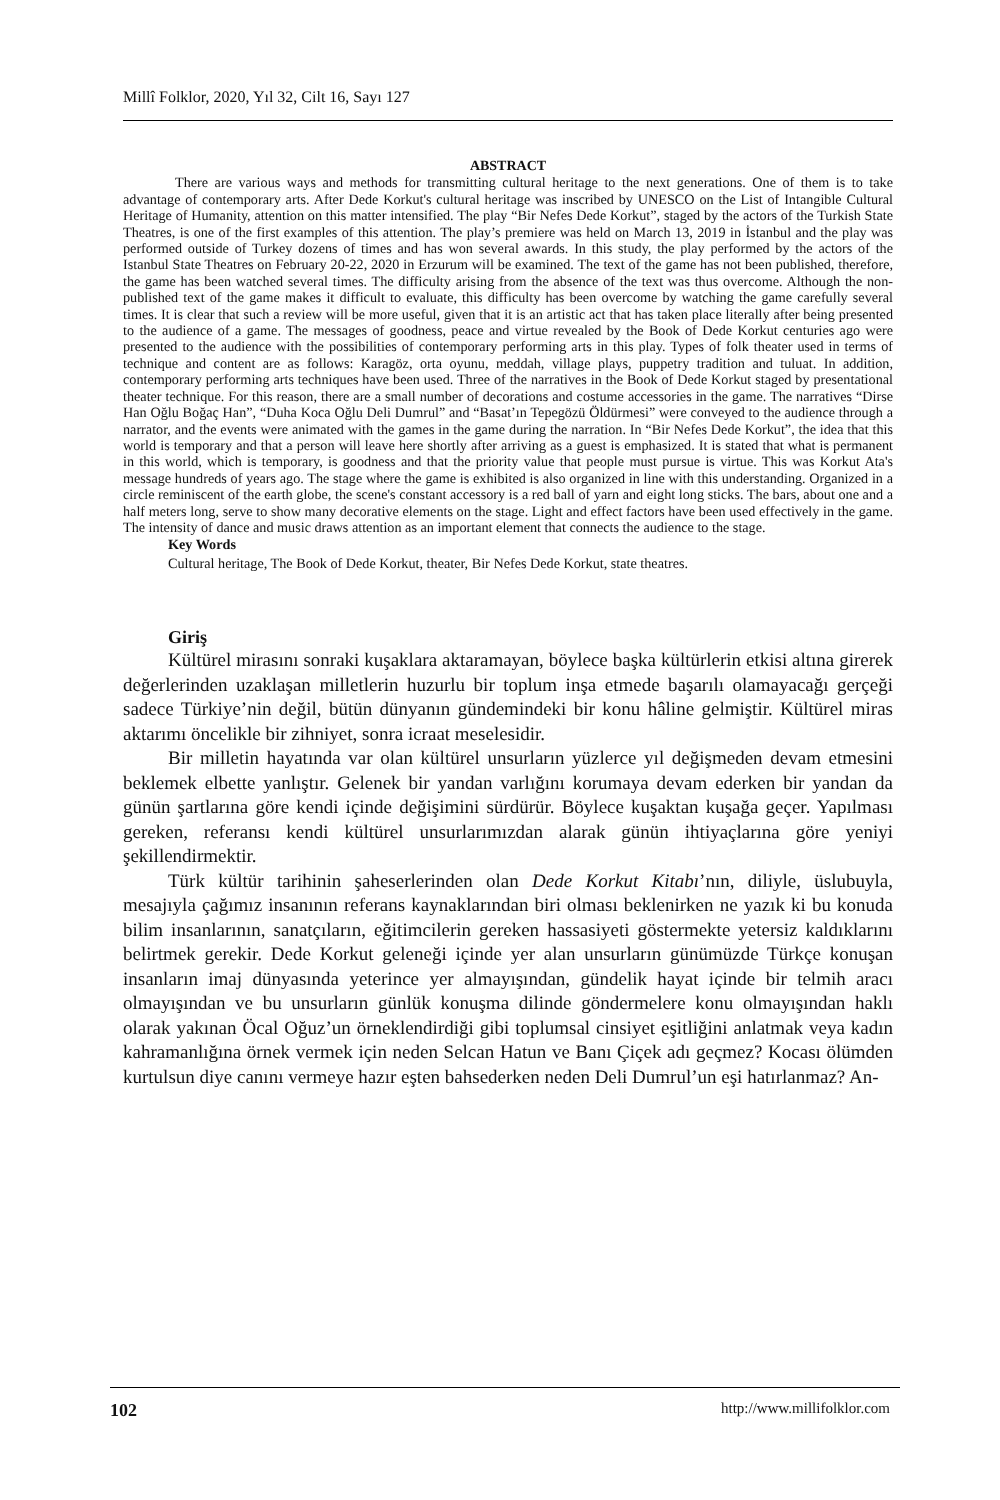Millî Folklor, 2020, Yıl 32, Cilt 16, Sayı 127
ABSTRACT
There are various ways and methods for transmitting cultural heritage to the next generations. One of them is to take advantage of contemporary arts. After Dede Korkut's cultural heritage was inscribed by UNESCO on the List of Intangible Cultural Heritage of Humanity, attention on this matter intensified. The play “Bir Nefes Dede Korkut”, staged by the actors of the Turkish State Theatres, is one of the first examples of this attention. The play’s premiere was held on March 13, 2019 in İstanbul and the play was performed outside of Turkey dozens of times and has won several awards. In this study, the play performed by the actors of the Istanbul State Theatres on February 20-22, 2020 in Erzurum will be examined. The text of the game has not been published, therefore, the game has been watched several times. The difficulty arising from the absence of the text was thus overcome. Although the non-published text of the game makes it difficult to evaluate, this difficulty has been overcome by watching the game carefully several times. It is clear that such a review will be more useful, given that it is an artistic act that has taken place literally after being presented to the audience of a game. The messages of goodness, peace and virtue revealed by the Book of Dede Korkut centuries ago were presented to the audience with the possibilities of contemporary performing arts in this play. Types of folk theater used in terms of technique and content are as follows: Karagöz, orta oyunu, meddah, village plays, puppetry tradition and tuluat. In addition, contemporary performing arts techniques have been used. Three of the narratives in the Book of Dede Korkut staged by presentational theater technique. For this reason, there are a small number of decorations and costume accessories in the game. The narratives “Dirse Han Oğlu Boğaç Han”, “Duha Koca Oğlu Deli Dumrul” and “Basat’ın Tepegözü Öldürmesi” were conveyed to the audience through a narrator, and the events were animated with the games in the game during the narration. In “Bir Nefes Dede Korkut”, the idea that this world is temporary and that a person will leave here shortly after arriving as a guest is emphasized. It is stated that what is permanent in this world, which is temporary, is goodness and that the priority value that people must pursue is virtue. This was Korkut Ata's message hundreds of years ago. The stage where the game is exhibited is also organized in line with this understanding. Organized in a circle reminiscent of the earth globe, the scene's constant accessory is a red ball of yarn and eight long sticks. The bars, about one and a half meters long, serve to show many decorative elements on the stage. Light and effect factors have been used effectively in the game. The intensity of dance and music draws attention as an important element that connects the audience to the stage.
Key Words
Cultural heritage, The Book of Dede Korkut, theater, Bir Nefes Dede Korkut, state theatres.
Giriş
Kültürel mirasını sonraki kuşaklara aktaramayan, böylece başka kültürlerin etkisi altına girerek değerlerinden uzaklaşan milletlerin huzurlu bir toplum inşa etmede başarılı olamayacağı gerçeği sadece Türkiye’nin değil, bütün dünyanın gündemindeki bir konu hâline gelmiştir. Kültürel miras aktarımı öncelikle bir zihniyet, sonra icraat meselesidir.
Bir milletin hayatında var olan kültürel unsurların yüzlerce yıl değişmeden devam etmesini beklemek elbette yanlıştır. Gelenek bir yandan varlığını korumaya devam ederken bir yandan da günün şartlarına göre kendi içinde değişimini sürdürür. Böylece kuşaktan kuşağa geçer. Yapılması gereken, referansı kendi kültürel unsurlarımızdan alarak günün ihtiyaçlarına göre yeniyi şekillendirmektir.
Türk kültür tarihinin şaheserlerinden olan Dede Korkut Kitabı’nın, diliyle, üslubuyla, mesajıyla çağımız insanının referans kaynaklarından biri olması beklenirken ne yazık ki bu konuda bilim insanlarının, sanatçıların, eğitimcilerin gereken hassasiyeti göstermekte yetersiz kaldıklarını belirtmek gerekir. Dede Korkut geleneği içinde yer alan unsurların günümüzde Türkçe konuşan insanların imaj dünyasında yeterince yer almayışından, gündelik hayat içinde bir telmih aracı olmayışından ve bu unsurların günlük konuşma dilinde göndermelere konu olmayışından haklı olarak yakınan Öcal Oğuz’un örneklendirdiği gibi toplumsal cinsiyet eşitliğini anlatmak veya kadın kahramanlığına örnek vermek için neden Selcan Hatun ve Banı Çiçek adı geçmez? Kocası ölümden kurtulsun diye canını vermeye hazır eşten bahsederken neden Deli Dumrul’un eşi hatırlanmaz? An-
102 http://www.millifolklor.com